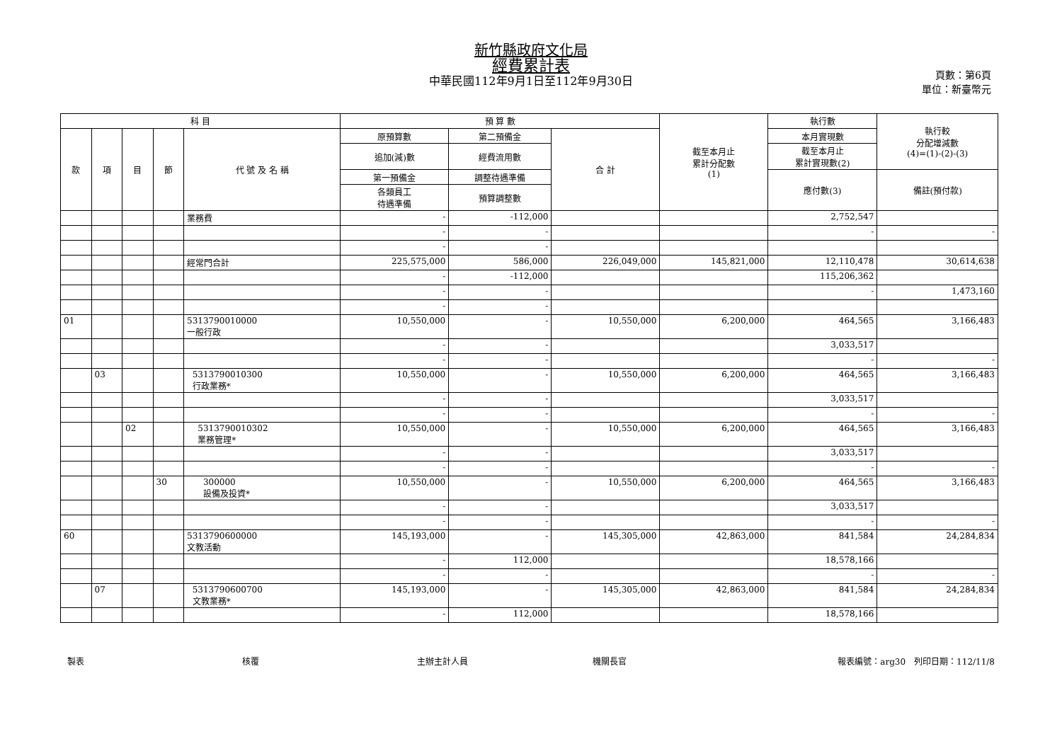新竹縣政府文化局
經費累計表
中華民國112年9月1日至112年9月30日
頁數：第6頁
單位：新臺幣元
| 科 目 | | | | | 預 算 數 | | | 截至本月止 累計分配數 (1) | 執行數 | 執行較 分配增減數 (4)=(1)-(2)-(3) |
| --- | --- | --- | --- | --- | --- | --- | --- | --- | --- | --- |
| 款 | 項 | 目 | 節 | 代 號 及 名 稱 | 原預算數 | 第二預備金 | 合 計 | | 本月實現數 | |
| | | | | | 追加(減)數 | 經費流用數 | | | 截至本月止 累計實現數(2) | |
| | | | | | 第一預備金 | 調整待遇準備 | | | 應付數(3) | 備註(預付款) |
| | | | | | 各類員工 待遇準備 | 預算調整數 | | | | |
| | | | | 業務費 | - | -112,000 | | | 2,752,547 | |
| | | | | | - | - | | | - | - |
| | | | | | - | - | | | | |
| | | | | 經常門合計 | 225,575,000 | 586,000 | 226,049,000 | 145,821,000 | 12,110,478 | 30,614,638 |
| | | | | | - | -112,000 | | | 115,206,362 | |
| | | | | | - | - | | | - | 1,473,160 |
| | | | | | - | - | | | | |
| 01 | | | | 5313790010000 一般行政 | 10,550,000 | - | 10,550,000 | 6,200,000 | 464,565 | 3,166,483 |
| | | | | | - | - | | | 3,033,517 | |
| | | | | | - | - | | | - | - |
| | 03 | | | 5313790010300 行政業務* | 10,550,000 | - | 10,550,000 | 6,200,000 | 464,565 | 3,166,483 |
| | | | | | - | - | | | 3,033,517 | |
| | | | | | - | - | | | - | - |
| | | 02 | | 5313790010302 業務管理* | 10,550,000 | - | 10,550,000 | 6,200,000 | 464,565 | 3,166,483 |
| | | | | | - | - | | | 3,033,517 | |
| | | | | | - | - | | | - | - |
| | | | 30 | 300000 設備及投資* | 10,550,000 | - | 10,550,000 | 6,200,000 | 464,565 | 3,166,483 |
| | | | | | - | - | | | 3,033,517 | |
| | | | | | - | - | | | - | - |
| 60 | | | | 5313790600000 文教活動 | 145,193,000 | - | 145,305,000 | 42,863,000 | 841,584 | 24,284,834 |
| | | | | | - | 112,000 | | | 18,578,166 | |
| | | | | | - | - | | | - | - |
| | 07 | | | 5313790600700 文教業務* | 145,193,000 | - | 145,305,000 | 42,863,000 | 841,584 | 24,284,834 |
| | | | | | - | 112,000 | | | 18,578,166 | |
製表 核覆 主辦主計人員 機關長官 報表編號：arg30　列印日期：112/11/8